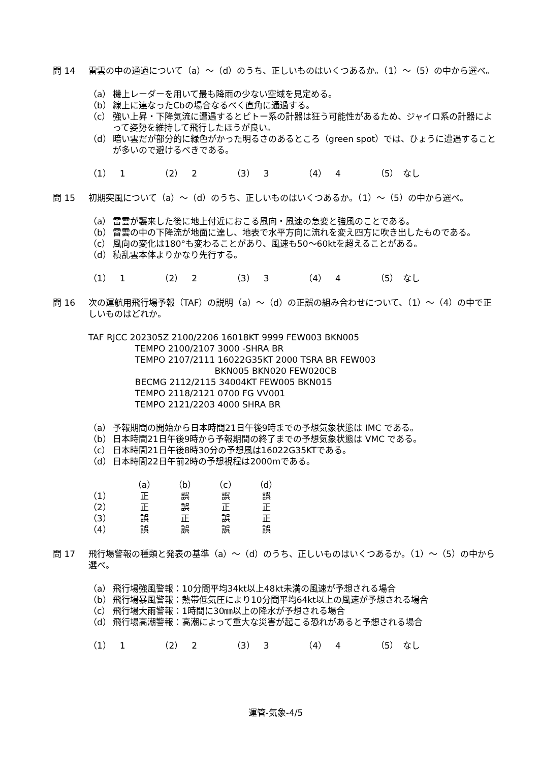問 14 雷雲の中の通過について（a）～（d）のうち、正しいものはいくつあるか。（1）～（5）の中から選べ。
（a） 機上レーダーを用いて最も降雨の少ない空域を見定める。
（b） 線上に連なったCbの場合なるべく直角に通過する。
（c） 強い上昇・下降気流に遭遇するとピトー系の計器は狂う可能性があるため、ジャイロ系の計器によって姿勢を維持して飛行したほうが良い。
（d） 暗い雲だが部分的に緑色がかった明るさのあるところ（green spot）では、ひょうに遭遇することが多いので避けるべきである。
（1）　1 （2）　2 （3）　3 （4）　4 （5）　なし
問 15 初期突風について（a）～（d）のうち、正しいものはいくつあるか。（1）～（5）の中から選べ。
（a） 雷雲が襲来した後に地上付近におこる風向・風速の急変と強風のことである。
（b） 雷雲の中の下降流が地面に達し、地表で水平方向に流れを変え四方に吹き出したものである。
（c） 風向の変化は180°も変わることがあり、風速も50～60ktを超えることがある。
（d） 積乱雲本体よりかなり先行する。
（1）　1 （2）　2 （3）　3 （4）　4 （5）　なし
問 16 次の運航用飛行場予報（TAF）の説明（a）～（d）の正誤の組み合わせについて、（1）～（4）の中で正しいものはどれか。
TAF RJCC 202305Z 2100/2206 16018KT 9999 FEW003 BKN005
TEMPO 2100/2107 3000 -SHRA BR
TEMPO 2107/2111 16022G35KT 2000 TSRA BR FEW003
BKN005 BKN020 FEW020CB
BECMG 2112/2115 34004KT FEW005 BKN015
TEMPO 2118/2121 0700 FG VV001
TEMPO 2121/2203 4000 SHRA BR
（a） 予報期間の開始から日本時間21日午後9時までの予想気象状態は IMC である。
（b） 日本時間21日午後9時から予報期間の終了までの予想気象状態は VMC である。
（c） 日本時間21日午後8時30分の予想風は16022G35KTである。
（d） 日本時間22日午前2時の予想視程は2000mである。
| | （a） | （b） | （c） | （d） |
| --- | --- | --- | --- | --- |
| （1） | 正 | 誤 | 誤 | 誤 |
| （2） | 正 | 誤 | 正 | 正 |
| （3） | 誤 | 正 | 誤 | 正 |
| （4） | 誤 | 誤 | 誤 | 誤 |
問 17 飛行場警報の種類と発表の基準（a）～（d）のうち、正しいものはいくつあるか。（1）～（5）の中から選べ。
（a） 飛行場強風警報：10分間平均34kt以上48kt未満の風速が予想される場合
（b） 飛行場暴風警報：熱帯低気圧により10分間平均64kt以上の風速が予想される場合
（c） 飛行場大雨警報：1時間に30㎜以上の降水が予想される場合
（d） 飛行場高潮警報：高潮によって重大な災害が起こる恐れがあると予想される場合
（1）　1 （2）　2 （3）　3 （4）　4 （5）　なし
運管-気象-4/5